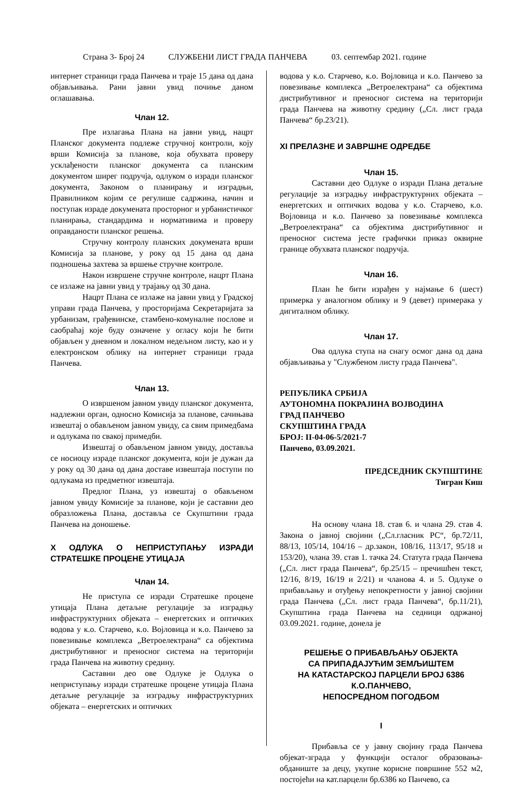Страна 3- Број 24 СЛУЖБЕНИ ЛИСТ ГРАДА ПАНЧЕВА 03. септембар 2021. године
интернет страници града Панчева и траје 15 дана од дана објављивања. Рани јавни увид почиње даном оглашавања.
Члан 12.
Пре излагања Плана на јавни увид, нацрт Планског документа подлеже стручној контроли, коју врши Комисија за планове, која обухвата проверу усклађености планског документа са планским документом ширег подручја, одлуком о изради планског документа, Законом о планирању и изградњи, Правилником којим се регулише садржина, начин и поступак израде докумената просторног и урбанистичког планирања, стандардима и нормативима и проверу оправданости планског решења.
Стручну контролу планских докумената врши Комисија за планове, у року од 15 дана од дана подношења захтева за вршење стручне контроле.
Након извршене стручне контроле, нацрт Плана се излаже на јавни увид у трајању од 30 дана.
Нацрт Плана се излаже на јавни увид у Градској управи града Панчева, у просторијама Секретаријата за урбанизам, грађевинске, стамбено-комуналне послове и саобраћај које буду означене у огласу који ће бити објављен у дневном и локалном недељном листу, као и у електронском облику на интернет страници града Панчева.
Члан 13.
О извршеном јавном увиду планског документа, надлежни орган, односно Комисија за планове, сачињава извештај о обављеном јавном увиду, са свим примедбама и одлукама по свакој примедби.
Извештај о обављеном јавном увиду, доставља се носиоцу израде планског документа, који је дужан да у року од 30 дана од дана доставе извештаја поступи по одлукама из предметног извештаја.
Предлог Плана, уз извештај о обављеном јавном увиду Комисије за планове, који је саставни део образложења Плана, доставља се Скупштини града Панчева на доношење.
X ОДЛУКА О НЕПРИСТУПАЊУ ИЗРАДИ СТРАТЕШКЕ ПРОЦЕНЕ УТИЦАЈА
Члан 14.
Не приступа се изради Стратешке процене утицаја Плана детаљне регулације за изградњу инфраструктурних објеката – енергетских и оптичких водова у к.о. Старчево, к.о. Војловица и к.о. Панчево за повезивање комплекса „Ветроелектрана“ са објектима дистрибутивног и преносног система на територији града Панчева на животну средину.
Саставни део ове Одлуке је Одлука о неприступању изради стратешке процене утицаја Плана детаљне регулације за изградњу инфраструктурних објеката – енергетских и оптичких
водова у к.о. Старчево, к.о. Војловица и к.о. Панчево за повезивање комплекса „Ветроелектрана“ са објектима дистрибутивног и преносног система на територији града Панчева на животну средину („Сл. лист града Панчева“ бр.23/21).
XI ПРЕЛАЗНЕ И ЗАВРШНЕ ОДРЕДБЕ
Члан 15.
Саставни део Одлуке о изради Плана детаљне регулације за изградњу инфраструктурних објеката – енергетских и оптичких водова у к.о. Старчево, к.о. Војловица и к.о. Панчево за повезивање комплекса „Ветроелектрана“ са објектима дистрибутивног и преносног система јесте графички приказ оквирне границе обухвата планског подручја.
Члан 16.
План ће бити израђен у најмање 6 (шест) примерка у аналогном облику и 9 (девет) примерака у дигиталном облику.
Члан 17.
Ова одлука ступа на снагу осмог дана од дана објављивања у "Службеном листу града Панчева".
РЕПУБЛИКА СРБИЈА
АУТОНОМНА ПОКРАЈИНА ВОЈВОДИНА
ГРАД ПАНЧЕВО
СКУПШТИНА ГРАДА
БРОЈ: II-04-06-5/2021-7
Панчево, 03.09.2021.
ПРЕДСЕДНИК СКУПШТИНЕ
Тигран Киш
На основу члана 18. став 6. и члана 29. став 4. Закона о јавној својини („Сл.гласник РС“, бр.72/11, 88/13, 105/14, 104/16 – др.закон, 108/16, 113/17, 95/18 и 153/20), члана 39. став 1. тачка 24. Статута града Панчева („Сл. лист града Панчева“, бр.25/15 – пречишћен текст, 12/16, 8/19, 16/19 и 2/21) и чланова 4. и 5. Одлуке о прибављању и отуђењу непокретности у јавној својини града Панчева („Сл. лист града Панчева“, бр.11/21), Скупштина града Панчева на седници одржаној 03.09.2021. године, донела је
РЕШЕЊЕ О ПРИБАВЉАЊУ ОБЈЕКТА
СА ПРИПАДАЈУЋИМ ЗЕМЉИШТЕМ
НА КАТАСТАРСКОЈ ПАРЦЕЛИ БРОЈ 6386
К.О.ПАНЧЕВО,
НЕПОСРЕДНОМ ПОГОДБОМ
I
Прибавља се у јавну својину града Панчева објекат-зграда у функцији осталог образовања-обданиште за децу, укупне корисне површине 552 м2, постојећи на кат.парцели бр.6386 ко Панчево, са